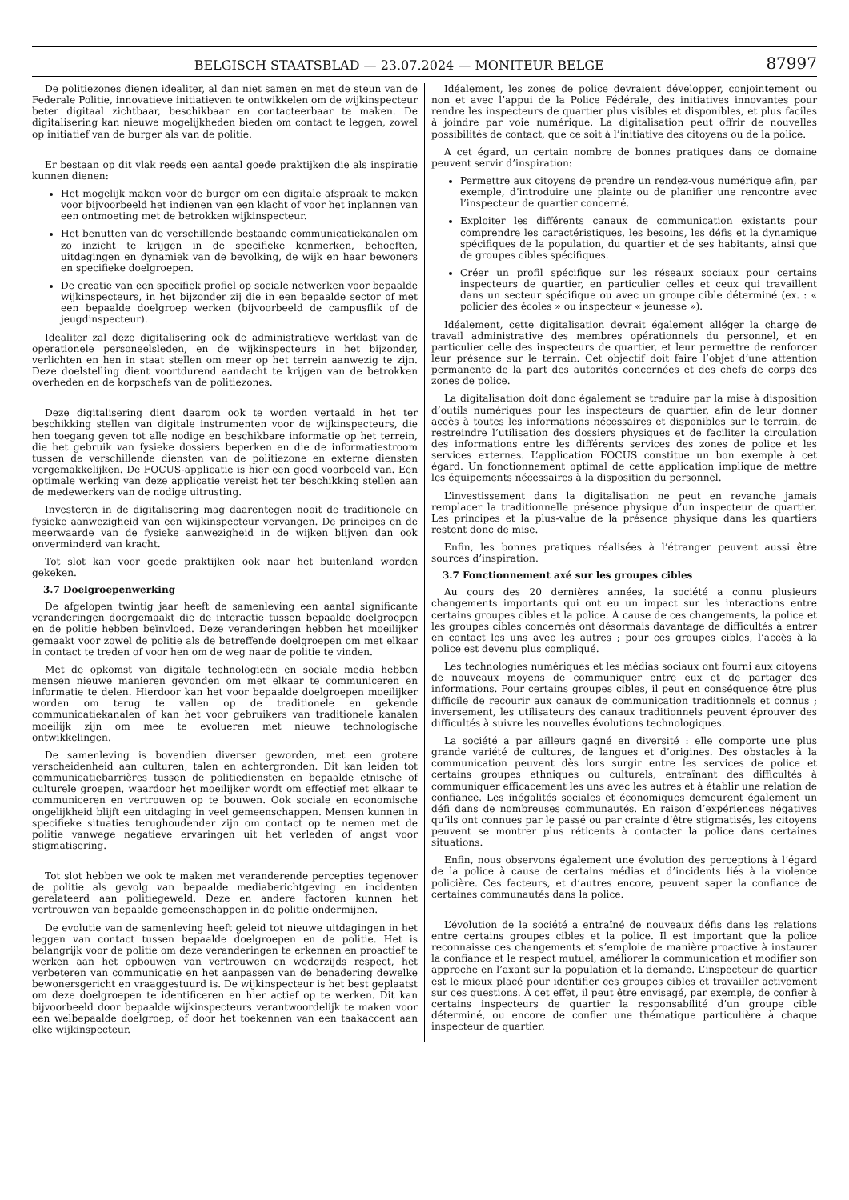BELGISCH STAATSBLAD — 23.07.2024 — MONITEUR BELGE 87997
De politiezones dienen idealiter, al dan niet samen en met de steun van de Federale Politie, innovatieve initiatieven te ontwikkelen om de wijkinspecteur beter digitaal zichtbaar, beschikbaar en contacteerbaar te maken. De digitalisering kan nieuwe mogelijkheden bieden om contact te leggen, zowel op initiatief van de burger als van de politie.
Er bestaan op dit vlak reeds een aantal goede praktijken die als inspiratie kunnen dienen:
Het mogelijk maken voor de burger om een digitale afspraak te maken voor bijvoorbeeld het indienen van een klacht of voor het inplannen van een ontmoeting met de betrokken wijkinspecteur.
Het benutten van de verschillende bestaande communicatiekanalen om zo inzicht te krijgen in de specifieke kenmerken, behoeften, uitdagingen en dynamiek van de bevolking, de wijk en haar bewoners en specifieke doelgroepen.
De creatie van een specifiek profiel op sociale netwerken voor bepaalde wijkinspecteurs, in het bijzonder zij die in een bepaalde sector of met een bepaalde doelgroep werken (bijvoorbeeld de campusflik of de jeugdinspecteur).
Idealiter zal deze digitalisering ook de administratieve werklast van de operationele personeelsleden, en de wijkinspecteurs in het bijzonder, verlichten en hen in staat stellen om meer op het terrein aanwezig te zijn. Deze doelstelling dient voortdurend aandacht te krijgen van de betrokken overheden en de korpschefs van de politiezones.
Deze digitalisering dient daarom ook te worden vertaald in het ter beschikking stellen van digitale instrumenten voor de wijkinspecteurs, die hen toegang geven tot alle nodige en beschikbare informatie op het terrein, die het gebruik van fysieke dossiers beperken en die de informatiestroom tussen de verschillende diensten van de politiezone en externe diensten vergemakkelijken. De FOCUS-applicatie is hier een goed voorbeeld van. Een optimale werking van deze applicatie vereist het ter beschikking stellen aan de medewerkers van de nodige uitrusting.
Investeren in de digitalisering mag daarentegen nooit de traditionele en fysieke aanwezigheid van een wijkinspecteur vervangen. De principes en de meerwaarde van de fysieke aanwezigheid in de wijken blijven dan ook onverminderd van kracht.
Tot slot kan voor goede praktijken ook naar het buitenland worden gekeken.
3.7 Doelgroepenwerking
De afgelopen twintig jaar heeft de samenleving een aantal significante veranderingen doorgemaakt die de interactie tussen bepaalde doelgroepen en de politie hebben beïnvloed. Deze veranderingen hebben het moeilijker gemaakt voor zowel de politie als de betreffende doelgroepen om met elkaar in contact te treden of voor hen om de weg naar de politie te vinden.
Met de opkomst van digitale technologieën en sociale media hebben mensen nieuwe manieren gevonden om met elkaar te communiceren en informatie te delen. Hierdoor kan het voor bepaalde doelgroepen moeilijker worden om terug te vallen op de traditionele en gekende communicatiekanalen of kan het voor gebruikers van traditionele kanalen moeilijk zijn om mee te evolueren met nieuwe technologische ontwikkelingen.
De samenleving is bovendien diverser geworden, met een grotere verscheidenheid aan culturen, talen en achtergronden. Dit kan leiden tot communicatiebarrières tussen de politiediensten en bepaalde etnische of culturele groepen, waardoor het moeilijker wordt om effectief met elkaar te communiceren en vertrouwen op te bouwen. Ook sociale en economische ongelijkheid blijft een uitdaging in veel gemeenschappen. Mensen kunnen in specifieke situaties terughoudender zijn om contact op te nemen met de politie vanwege negatieve ervaringen uit het verleden of angst voor stigmatisering.
Tot slot hebben we ook te maken met veranderende percepties tegenover de politie als gevolg van bepaalde mediaberichtgeving en incidenten gerelateerd aan politiegeweld. Deze en andere factoren kunnen het vertrouwen van bepaalde gemeenschappen in de politie ondermijnen.
De evolutie van de samenleving heeft geleid tot nieuwe uitdagingen in het leggen van contact tussen bepaalde doelgroepen en de politie. Het is belangrijk voor de politie om deze veranderingen te erkennen en proactief te werken aan het opbouwen van vertrouwen en wederzijds respect, het verbeteren van communicatie en het aanpassen van de benadering dewelke bewonersgericht en vraaggestuurd is. De wijkinspecteur is het best geplaatst om deze doelgroepen te identificeren en hier actief op te werken. Dit kan bijvoorbeeld door bepaalde wijkinspecteurs verantwoordelijk te maken voor een welbepaalde doelgroep, of door het toekennen van een taakaccent aan elke wijkinspecteur.
Idéalement, les zones de police devraient développer, conjointement ou non et avec l’appui de la Police Fédérale, des initiatives innovantes pour rendre les inspecteurs de quartier plus visibles et disponibles, et plus faciles à joindre par voie numérique. La digitalisation peut offrir de nouvelles possibilités de contact, que ce soit à l’initiative des citoyens ou de la police.
A cet égard, un certain nombre de bonnes pratiques dans ce domaine peuvent servir d’inspiration:
Permettre aux citoyens de prendre un rendez-vous numérique afin, par exemple, d’introduire une plainte ou de planifier une rencontre avec l’inspecteur de quartier concerné.
Exploiter les différents canaux de communication existants pour comprendre les caractéristiques, les besoins, les défis et la dynamique spécifiques de la population, du quartier et de ses habitants, ainsi que de groupes cibles spécifiques.
Créer un profil spécifique sur les réseaux sociaux pour certains inspecteurs de quartier, en particulier celles et ceux qui travaillent dans un secteur spécifique ou avec un groupe cible déterminé (ex. : « policier des écoles » ou inspecteur « jeunesse »).
Idéalement, cette digitalisation devrait également alléger la charge de travail administrative des membres opérationnels du personnel, et en particulier celle des inspecteurs de quartier, et leur permettre de renforcer leur présence sur le terrain. Cet objectif doit faire l’objet d’une attention permanente de la part des autorités concernées et des chefs de corps des zones de police.
La digitalisation doit donc également se traduire par la mise à disposition d’outils numériques pour les inspecteurs de quartier, afin de leur donner accès à toutes les informations nécessaires et disponibles sur le terrain, de restreindre l’utilisation des dossiers physiques et de faciliter la circulation des informations entre les différents services des zones de police et les services externes. L’application FOCUS constitue un bon exemple à cet égard. Un fonctionnement optimal de cette application implique de mettre les équipements nécessaires à la disposition du personnel.
L’investissement dans la digitalisation ne peut en revanche jamais remplacer la traditionnelle présence physique d’un inspecteur de quartier. Les principes et la plus-value de la présence physique dans les quartiers restent donc de mise.
Enfin, les bonnes pratiques réalisées à l’étranger peuvent aussi être sources d’inspiration.
3.7 Fonctionnement axé sur les groupes cibles
Au cours des 20 dernières années, la société a connu plusieurs changements importants qui ont eu un impact sur les interactions entre certains groupes cibles et la police. À cause de ces changements, la police et les groupes cibles concernés ont désormais davantage de difficultés à entrer en contact les uns avec les autres ; pour ces groupes cibles, l’accès à la police est devenu plus compliqué.
Les technologies numériques et les médias sociaux ont fourni aux citoyens de nouveaux moyens de communiquer entre eux et de partager des informations. Pour certains groupes cibles, il peut en conséquence être plus difficile de recourir aux canaux de communication traditionnels et connus ; inversement, les utilisateurs des canaux traditionnels peuvent éprouver des difficultés à suivre les nouvelles évolutions technologiques.
La société a par ailleurs gagné en diversité : elle comporte une plus grande variété de cultures, de langues et d’origines. Des obstacles à la communication peuvent dès lors surgir entre les services de police et certains groupes ethniques ou culturels, entraînant des difficultés à communiquer efficacement les uns avec les autres et à établir une relation de confiance. Les inégalités sociales et économiques demeurent également un défi dans de nombreuses communautés. En raison d’expériences négatives qu’ils ont connues par le passé ou par crainte d’être stigmatisés, les citoyens peuvent se montrer plus réticents à contacter la police dans certaines situations.
Enfin, nous observons également une évolution des perceptions à l’égard de la police à cause de certains médias et d’incidents liés à la violence policière. Ces facteurs, et d’autres encore, peuvent saper la confiance de certaines communautés dans la police.
L’évolution de la société a entraîné de nouveaux défis dans les relations entre certains groupes cibles et la police. Il est important que la police reconnaisse ces changements et s’emploie de manière proactive à instaurer la confiance et le respect mutuel, améliorer la communication et modifier son approche en l’axant sur la population et la demande. L’inspecteur de quartier est le mieux placé pour identifier ces groupes cibles et travailler activement sur ces questions. À cet effet, il peut être envisagé, par exemple, de confier à certains inspecteurs de quartier la responsabilité d’un groupe cible déterminé, ou encore de confier une thématique particulière à chaque inspecteur de quartier.